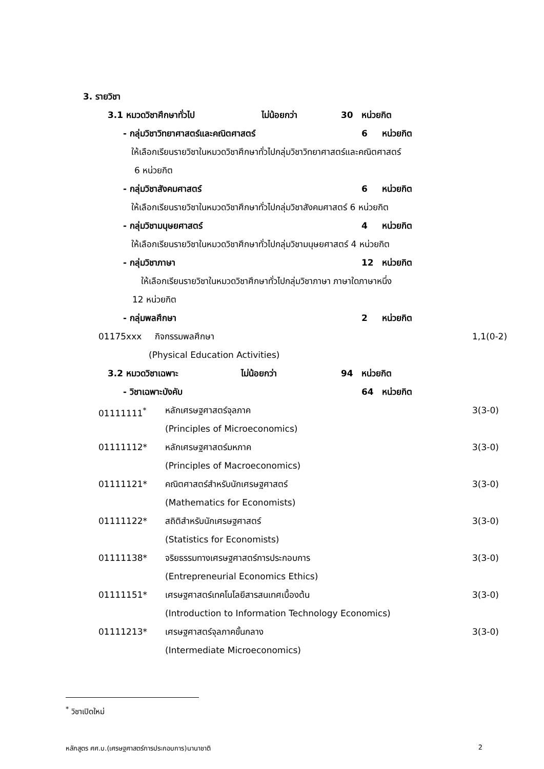3. รายวิชา
3.1 หมวดวิชาศึกษาทั่วไป ไม่น้อยกว่า 30 หน่วยกิต
- กลุ่มวิชาวิทยาศาสตร์และคณิตศาสตร์ 6 หน่วยกิต
ให้เลือกเรียนรายวิชาในหมวดวิชาศึกษาทั่วไปกลุ่มวิชาวิทยาศาสตร์และคณิตศาสตร์
6 หน่วยกิต
- กลุ่มวิชาสังคมศาสตร์ 6 หน่วยกิต
ให้เลือกเรียนรายวิชาในหมวดวิชาศึกษาทั่วไปกลุ่มวิชาสังคมศาสตร์ 6 หน่วยกิต
- กลุ่มวิชามนุษยศาสตร์ 4 หน่วยกิต
ให้เลือกเรียนรายวิชาในหมวดวิชาศึกษาทั่วไปกลุ่มวิชามนุษยศาสตร์ 4 หน่วยกิต
- กลุ่มวิชาภาษา 12 หน่วยกิต
ให้เลือกเรียนรายวิชาในหมวดวิชาศึกษาทั่วไปกลุ่มวิชาภาษา ภาษาใดภาษาหนึ่ง
12 หน่วยกิต
- กลุ่มพลศึกษา 2 หน่วยกิต
01175xxx กิจกรรมพลศึกษา 1,1(0-2)
(Physical Education Activities)
3.2 หมวดวิชาเฉพาะ ไม่น้อยกว่า 94 หน่วยกิต
- วิชาเฉพาะบังคับ 64 หน่วยกิต
01111111<sup>*</sup> หลักเศรษฐศาสตร์จุลภาค 3(3-0)
(Principles of Microeconomics)
01111112* หลักเศรษฐศาสตร์มหภาค 3(3-0)
(Principles of Macroeconomics)
01111121* คณิตศาสตร์สำหรับนักเศรษฐศาสตร์ 3(3-0)
(Mathematics for Economists)
01111122* สถิติสำหรับนักเศรษฐศาสตร์ 3(3-0)
(Statistics for Economists)
01111138* จริยธรรมทางเศรษฐศาสตร์การประกอบการ 3(3-0)
(Entrepreneurial Economics Ethics)
01111151* เศรษฐศาสตร์เทคโนโลยีสารสนเทศเบื้องต้น 3(3-0)
(Introduction to Information Technology Economics)
01111213* เศรษฐศาสตร์จุลภาคขั้นกลาง 3(3-0)
(Intermediate Microeconomics)
<sup>*</sup> วิชาเปิดใหม่
หลักสูตร ศศ.บ.(เศรษฐศาสตร์การประกอบการ)นานาชาติ 2